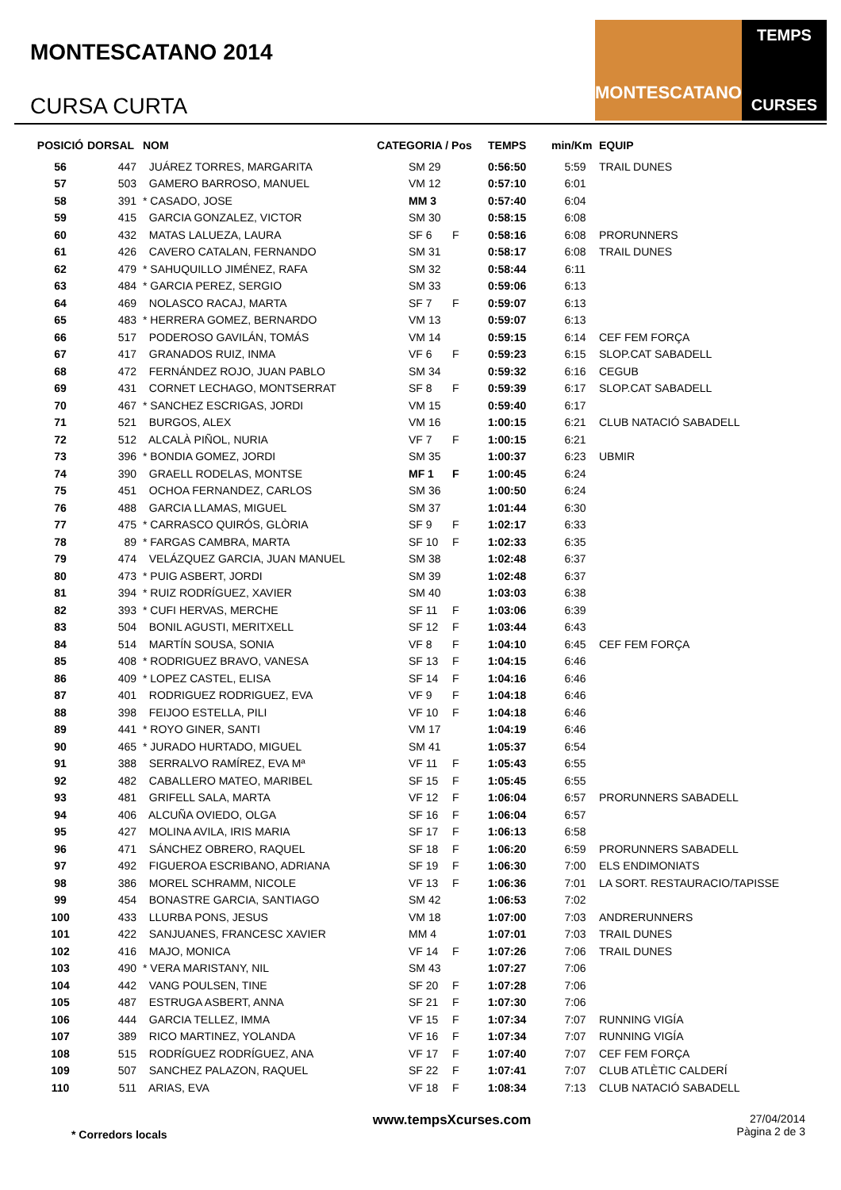MONTESCATANO 2014
CURSA CURTA
MONTESCATANO
TEMPS
CURSES
| POSICIÓ | DORSAL | NOM | CATEGORIA / Pos | | TEMPS | min/Km | EQUIP |
| --- | --- | --- | --- | --- | --- | --- | --- |
| 56 | 447 | JUÁREZ TORRES, MARGARITA | SM 29 | | 0:56:50 | 5:59 | TRAIL DUNES |
| 57 | 503 | GAMERO BARROSO, MANUEL | VM 12 | | 0:57:10 | 6:01 | |
| 58 | 391 | * CASADO, JOSE | MM 3 | | 0:57:40 | 6:04 | |
| 59 | 415 | GARCIA GONZALEZ, VICTOR | SM 30 | | 0:58:15 | 6:08 | |
| 60 | 432 | MATAS LALUEZA, LAURA | SF 6 | F | 0:58:16 | 6:08 | PRORUNNERS |
| 61 | 426 | CAVERO CATALAN, FERNANDO | SM 31 | | 0:58:17 | 6:08 | TRAIL DUNES |
| 62 | 479 | * SAHUQUILLO JIMÉNEZ, RAFA | SM 32 | | 0:58:44 | 6:11 | |
| 63 | 484 | * GARCIA PEREZ, SERGIO | SM 33 | | 0:59:06 | 6:13 | |
| 64 | 469 | NOLASCO RACAJ, MARTA | SF 7 | F | 0:59:07 | 6:13 | |
| 65 | 483 | * HERRERA GOMEZ, BERNARDO | VM 13 | | 0:59:07 | 6:13 | |
| 66 | 517 | PODEROSO GAVILÁN, TOMÁS | VM 14 | | 0:59:15 | 6:14 | CEF FEM FORÇA |
| 67 | 417 | GRANADOS RUIZ, INMA | VF 6 | F | 0:59:23 | 6:15 | SLOP.CAT SABADELL |
| 68 | 472 | FERNÁNDEZ ROJO, JUAN PABLO | SM 34 | | 0:59:32 | 6:16 | CEGUB |
| 69 | 431 | CORNET LECHAGO, MONTSERRAT | SF 8 | F | 0:59:39 | 6:17 | SLOP.CAT SABADELL |
| 70 | 467 | * SANCHEZ ESCRIGAS, JORDI | VM 15 | | 0:59:40 | 6:17 | |
| 71 | 521 | BURGOS, ALEX | VM 16 | | 1:00:15 | 6:21 | CLUB NATACIÓ SABADELL |
| 72 | 512 | ALCALÀ PIÑOL, NURIA | VF 7 | F | 1:00:15 | 6:21 | |
| 73 | 396 | * BONDIA GOMEZ, JORDI | SM 35 | | 1:00:37 | 6:23 | UBMIR |
| 74 | 390 | GRAELL RODELAS, MONTSE | MF 1 | F | 1:00:45 | 6:24 | |
| 75 | 451 | OCHOA FERNANDEZ, CARLOS | SM 36 | | 1:00:50 | 6:24 | |
| 76 | 488 | GARCIA LLAMAS, MIGUEL | SM 37 | | 1:01:44 | 6:30 | |
| 77 | 475 | * CARRASCO QUIRÓS, GLÒRIA | SF 9 | F | 1:02:17 | 6:33 | |
| 78 | 89 | * FARGAS CAMBRA, MARTA | SF 10 | F | 1:02:33 | 6:35 | |
| 79 | 474 | VELÁZQUEZ GARCIA, JUAN MANUEL | SM 38 | | 1:02:48 | 6:37 | |
| 80 | 473 | * PUIG ASBERT, JORDI | SM 39 | | 1:02:48 | 6:37 | |
| 81 | 394 | * RUIZ RODRÍGUEZ, XAVIER | SM 40 | | 1:03:03 | 6:38 | |
| 82 | 393 | * CUFI HERVAS, MERCHE | SF 11 | F | 1:03:06 | 6:39 | |
| 83 | 504 | BONIL AGUSTI, MERITXELL | SF 12 | F | 1:03:44 | 6:43 | |
| 84 | 514 | MARTÍN SOUSA, SONIA | VF 8 | F | 1:04:10 | 6:45 | CEF FEM FORÇA |
| 85 | 408 | * RODRIGUEZ BRAVO, VANESA | SF 13 | F | 1:04:15 | 6:46 | |
| 86 | 409 | * LOPEZ CASTEL, ELISA | SF 14 | F | 1:04:16 | 6:46 | |
| 87 | 401 | RODRIGUEZ RODRIGUEZ, EVA | VF 9 | F | 1:04:18 | 6:46 | |
| 88 | 398 | FEIJOO ESTELLA, PILI | VF 10 | F | 1:04:18 | 6:46 | |
| 89 | 441 | * ROYO GINER, SANTI | VM 17 | | 1:04:19 | 6:46 | |
| 90 | 465 | * JURADO HURTADO, MIGUEL | SM 41 | | 1:05:37 | 6:54 | |
| 91 | 388 | SERRALVO RAMÍREZ, EVA Mª | VF 11 | F | 1:05:43 | 6:55 | |
| 92 | 482 | CABALLERO MATEO, MARIBEL | SF 15 | F | 1:05:45 | 6:55 | |
| 93 | 481 | GRIFELL SALA, MARTA | VF 12 | F | 1:06:04 | 6:57 | PRORUNNERS SABADELL |
| 94 | 406 | ALCUÑA OVIEDO, OLGA | SF 16 | F | 1:06:04 | 6:57 | |
| 95 | 427 | MOLINA AVILA, IRIS MARIA | SF 17 | F | 1:06:13 | 6:58 | |
| 96 | 471 | SÁNCHEZ OBRERO, RAQUEL | SF 18 | F | 1:06:20 | 6:59 | PRORUNNERS SABADELL |
| 97 | 492 | FIGUEROA ESCRIBANO, ADRIANA | SF 19 | F | 1:06:30 | 7:00 | ELS ENDIMONIATS |
| 98 | 386 | MOREL SCHRAMM, NICOLE | VF 13 | F | 1:06:36 | 7:01 | LA SORT. RESTAURACIO/TAPISSE |
| 99 | 454 | BONASTRE GARCIA, SANTIAGO | SM 42 | | 1:06:53 | 7:02 | |
| 100 | 433 | LLURBA PONS, JESUS | VM 18 | | 1:07:00 | 7:03 | ANDRERUNNERS |
| 101 | 422 | SANJUANES, FRANCESC XAVIER | MM 4 | | 1:07:01 | 7:03 | TRAIL DUNES |
| 102 | 416 | MAJO, MONICA | VF 14 | F | 1:07:26 | 7:06 | TRAIL DUNES |
| 103 | 490 | * VERA MARISTANY, NIL | SM 43 | | 1:07:27 | 7:06 | |
| 104 | 442 | VANG POULSEN, TINE | SF 20 | F | 1:07:28 | 7:06 | |
| 105 | 487 | ESTRUGA ASBERT, ANNA | SF 21 | F | 1:07:30 | 7:06 | |
| 106 | 444 | GARCIA TELLEZ, IMMA | VF 15 | F | 1:07:34 | 7:07 | RUNNING VIGÍA |
| 107 | 389 | RICO MARTINEZ, YOLANDA | VF 16 | F | 1:07:34 | 7:07 | RUNNING VIGÍA |
| 108 | 515 | RODRÍGUEZ RODRÍGUEZ, ANA | VF 17 | F | 1:07:40 | 7:07 | CEF FEM FORÇA |
| 109 | 507 | SANCHEZ PALAZON, RAQUEL | SF 22 | F | 1:07:41 | 7:07 | CLUB ATLÈTIC CALDERÍ |
| 110 | 511 | ARIAS, EVA | VF 18 | F | 1:08:34 | 7:13 | CLUB NATACIÓ SABADELL |
* Corredors locals www.tempsXcurses.com
27/04/2014
Pàgina 2 de 3